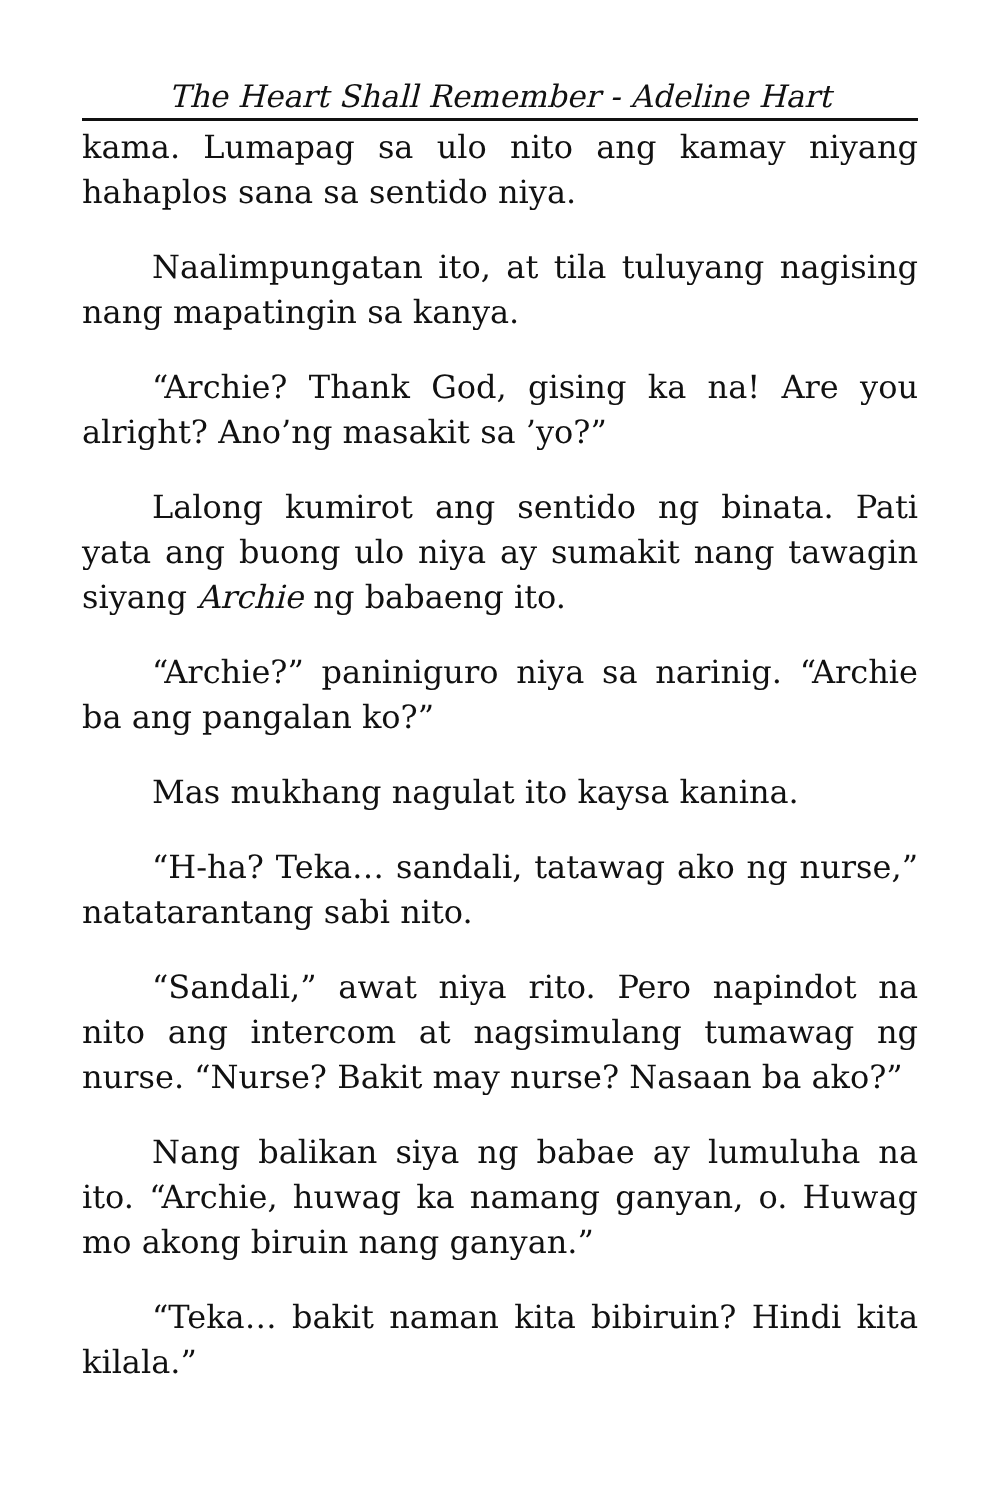The Heart Shall Remember - Adeline Hart
kama. Lumapag sa ulo nito ang kamay niyang hahaplos sana sa sentido niya.
Naalimpungatan ito, at tila tuluyang nagising nang mapatingin sa kanya.
“Archie? Thank God, gising ka na! Are you alright? Ano’ng masakit sa ’yo?”
Lalong kumirot ang sentido ng binata. Pati yata ang buong ulo niya ay sumakit nang tawagin siyang Archie ng babaeng ito.
“Archie?” paniniguro niya sa narinig. “Archie ba ang pangalan ko?”
Mas mukhang nagulat ito kaysa kanina.
“H-ha? Teka… sandali, tatawag ako ng nurse,” natatarantang sabi nito.
“Sandali,” awat niya rito. Pero napindot na nito ang intercom at nagsimulang tumawag ng nurse. “Nurse? Bakit may nurse? Nasaan ba ako?”
Nang balikan siya ng babae ay lumuluha na ito. “Archie, huwag ka namang ganyan, o. Huwag mo akong biruin nang ganyan.”
“Teka… bakit naman kita bibiruin? Hindi kita kilala.”